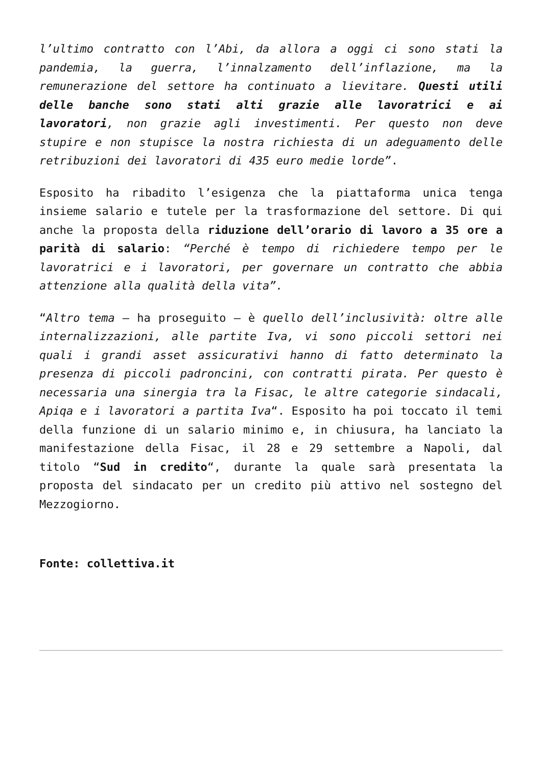l’ultimo contratto con l’Abi, da allora a oggi ci sono stati la pandemia, la guerra, l’innalzamento dell’inflazione, ma la remunerazione del settore ha continuato a lievitare. Questi utili delle banche sono stati alti grazie alle lavoratrici e ai lavoratori, non grazie agli investimenti. Per questo non deve stupire e non stupisce la nostra richiesta di un adeguamento delle retribuzioni dei lavoratori di 435 euro medie lorde”.
Esposito ha ribadito l’esigenza che la piattaforma unica tenga insieme salario e tutele per la trasformazione del settore. Di qui anche la proposta della riduzione dell’orario di lavoro a 35 ore a parità di salario: “Perché è tempo di richiedere tempo per le lavoratrici e i lavoratori, per governare un contratto che abbia attenzione alla qualità della vita”.
“Altro tema – ha proseguito – è quello dell’inclusività: oltre alle internalizzazioni, alle partite Iva, vi sono piccoli settori nei quali i grandi asset assicurativi hanno di fatto determinato la presenza di piccoli padroncini, con contratti pirata. Per questo è necessaria una sinergia tra la Fisac, le altre categorie sindacali, Apiqa e i lavoratori a partita Iva“. Esposito ha poi toccato il temi della funzione di un salario minimo e, in chiusura, ha lanciato la manifestazione della Fisac, il 28 e 29 settembre a Napoli, dal titolo “Sud in credito“, durante la quale sarà presentata la proposta del sindacato per un credito più attivo nel sostegno del Mezzogiorno.
Fonte: collettiva.it